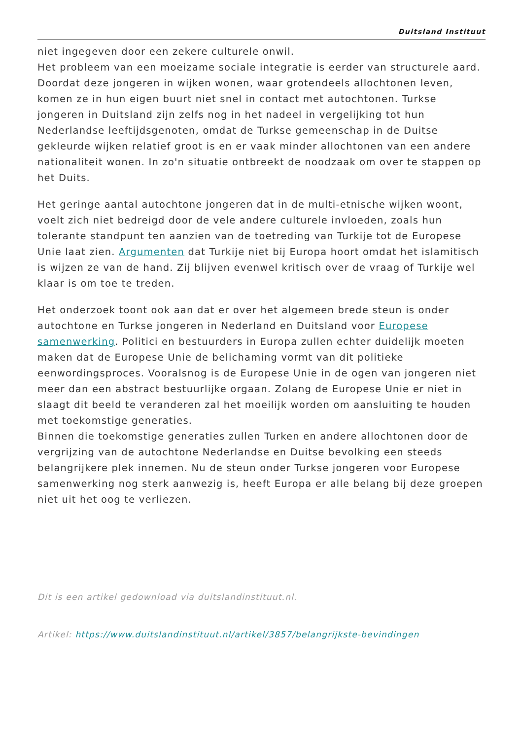Duitsland Instituut
niet ingegeven door een zekere culturele onwil.
Het probleem van een moeizame sociale integratie is eerder van structurele aard. Doordat deze jongeren in wijken wonen, waar grotendeels allochtonen leven, komen ze in hun eigen buurt niet snel in contact met autochtonen. Turkse jongeren in Duitsland zijn zelfs nog in het nadeel in vergelijking tot hun Nederlandse leeftijdsgenoten, omdat de Turkse gemeenschap in de Duitse gekleurde wijken relatief groot is en er vaak minder allochtonen van een andere nationaliteit wonen. In zo'n situatie ontbreekt de noodzaak om over te stappen op het Duits.
Het geringe aantal autochtone jongeren dat in de multi-etnische wijken woont, voelt zich niet bedreigd door de vele andere culturele invloeden, zoals hun tolerante standpunt ten aanzien van de toetreding van Turkije tot de Europese Unie laat zien. Argumenten dat Turkije niet bij Europa hoort omdat het islamitisch is wijzen ze van de hand. Zij blijven evenwel kritisch over de vraag of Turkije wel klaar is om toe te treden.
Het onderzoek toont ook aan dat er over het algemeen brede steun is onder autochtone en Turkse jongeren in Nederland en Duitsland voor Europese samenwerking. Politici en bestuurders in Europa zullen echter duidelijk moeten maken dat de Europese Unie de belichaming vormt van dit politieke eenwordingsproces. Vooralsnog is de Europese Unie in de ogen van jongeren niet meer dan een abstract bestuurlijke orgaan. Zolang de Europese Unie er niet in slaagt dit beeld te veranderen zal het moeilijk worden om aansluiting te houden met toekomstige generaties.
Binnen die toekomstige generaties zullen Turken en andere allochtonen door de vergrijzing van de autochtone Nederlandse en Duitse bevolking een steeds belangrijkere plek innemen. Nu de steun onder Turkse jongeren voor Europese samenwerking nog sterk aanwezig is, heeft Europa er alle belang bij deze groepen niet uit het oog te verliezen.
Dit is een artikel gedownload via duitslandinstituut.nl.
Artikel: https://www.duitslandinstituut.nl/artikel/3857/belangrijkste-bevindingen